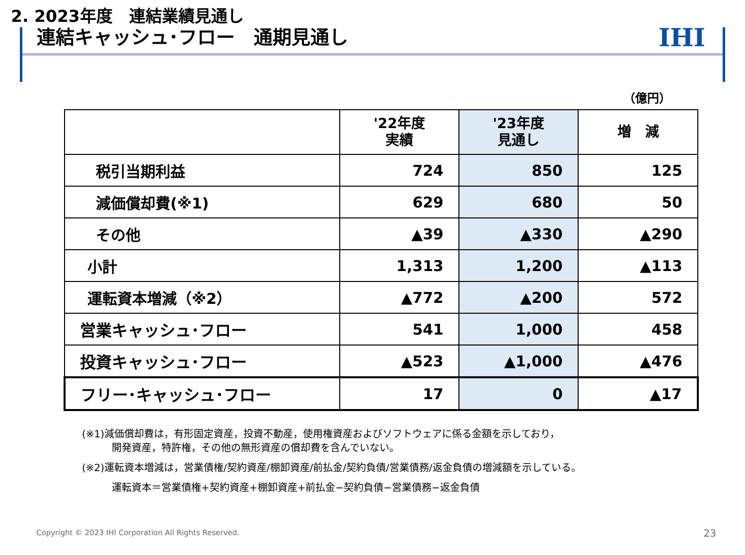2. 2023年度　連結業績見通し
連結キャッシュ･フロー　通期見通し
IHI
（億円）
| | '22年度 実績 | '23年度 見通し | 増 減 |
| --- | --- | --- | --- |
| 税引当期利益 | 724 | 850 | 125 |
| 減価償却費(※1) | 629 | 680 | 50 |
| その他 | ▲39 | ▲330 | ▲290 |
| 小計 | 1,313 | 1,200 | ▲113 |
| 運転資本増減（※2） | ▲772 | ▲200 | 572 |
| 営業キャッシュ･フロー | 541 | 1,000 | 458 |
| 投資キャッシュ･フロー | ▲523 | ▲1,000 | ▲476 |
| フリー･キャッシュ･フロー | 17 | 0 | ▲17 |
(※1)減価償却費は，有形固定資産，投資不動産，使用権資産およびソフトウェアに係る金額を示しており，
開発資産，特許権，その他の無形資産の償却費を含んでいない。
(※2)運転資本増減は，営業債権/契約資産/棚卸資産/前払金/契約負債/営業債務/返金負債の増減額を示している。
運転資本＝営業債権+契約資産+棚卸資産+前払金−契約負債−営業債務−返金負債
Copyright © 2023 IHI Corporation All Rights Reserved.
23